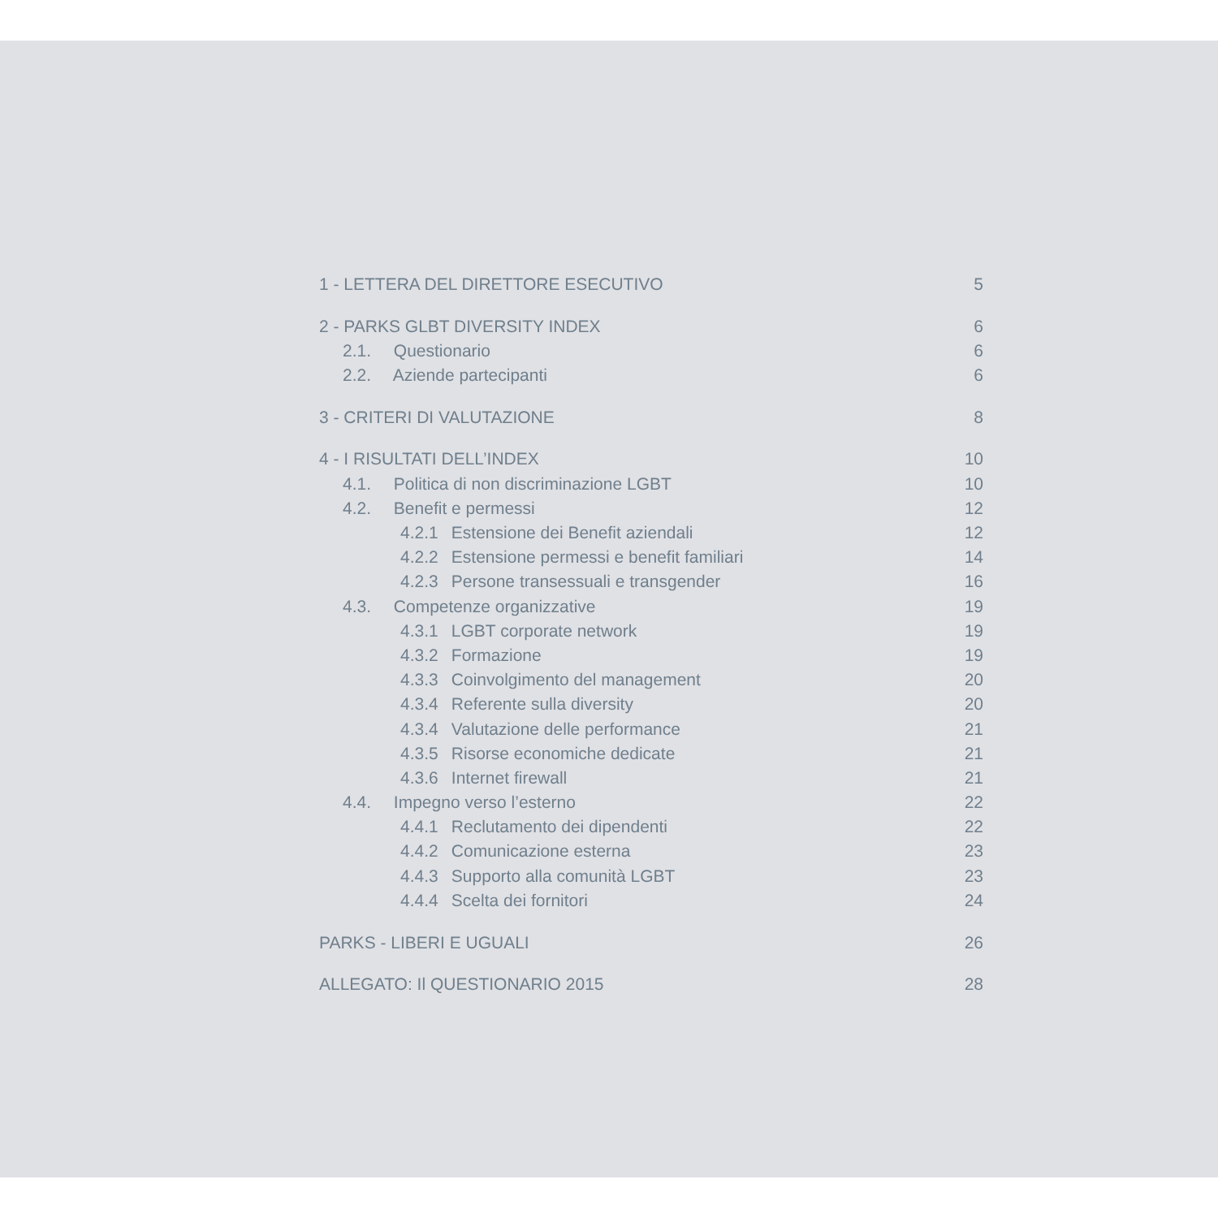1 - LETTERA DEL DIRETTORE ESECUTIVO 5
2 - PARKS GLBT DIVERSITY INDEX 6
2.1. Questionario 6
2.2. Aziende partecipanti 6
3 - CRITERI DI VALUTAZIONE 8
4 - I RISULTATI DELL’INDEX 10
4.1. Politica di non discriminazione LGBT 10
4.2. Benefit e permessi 12
4.2.1 Estensione dei Benefit aziendali 12
4.2.2 Estensione permessi e benefit familiari 14
4.2.3 Persone transessuali e transgender 16
4.3. Competenze organizzative 19
4.3.1 LGBT corporate network 19
4.3.2 Formazione 19
4.3.3 Coinvolgimento del management 20
4.3.4 Referente sulla diversity 20
4.3.4 Valutazione delle performance 21
4.3.5 Risorse economiche dedicate 21
4.3.6 Internet firewall 21
4.4. Impegno verso l’esterno 22
4.4.1 Reclutamento dei dipendenti 22
4.4.2 Comunicazione esterna 23
4.4.3 Supporto alla comunità LGBT 23
4.4.4 Scelta dei fornitori 24
PARKS - LIBERI E UGUALI 26
ALLEGATO: Il QUESTIONARIO 2015 28